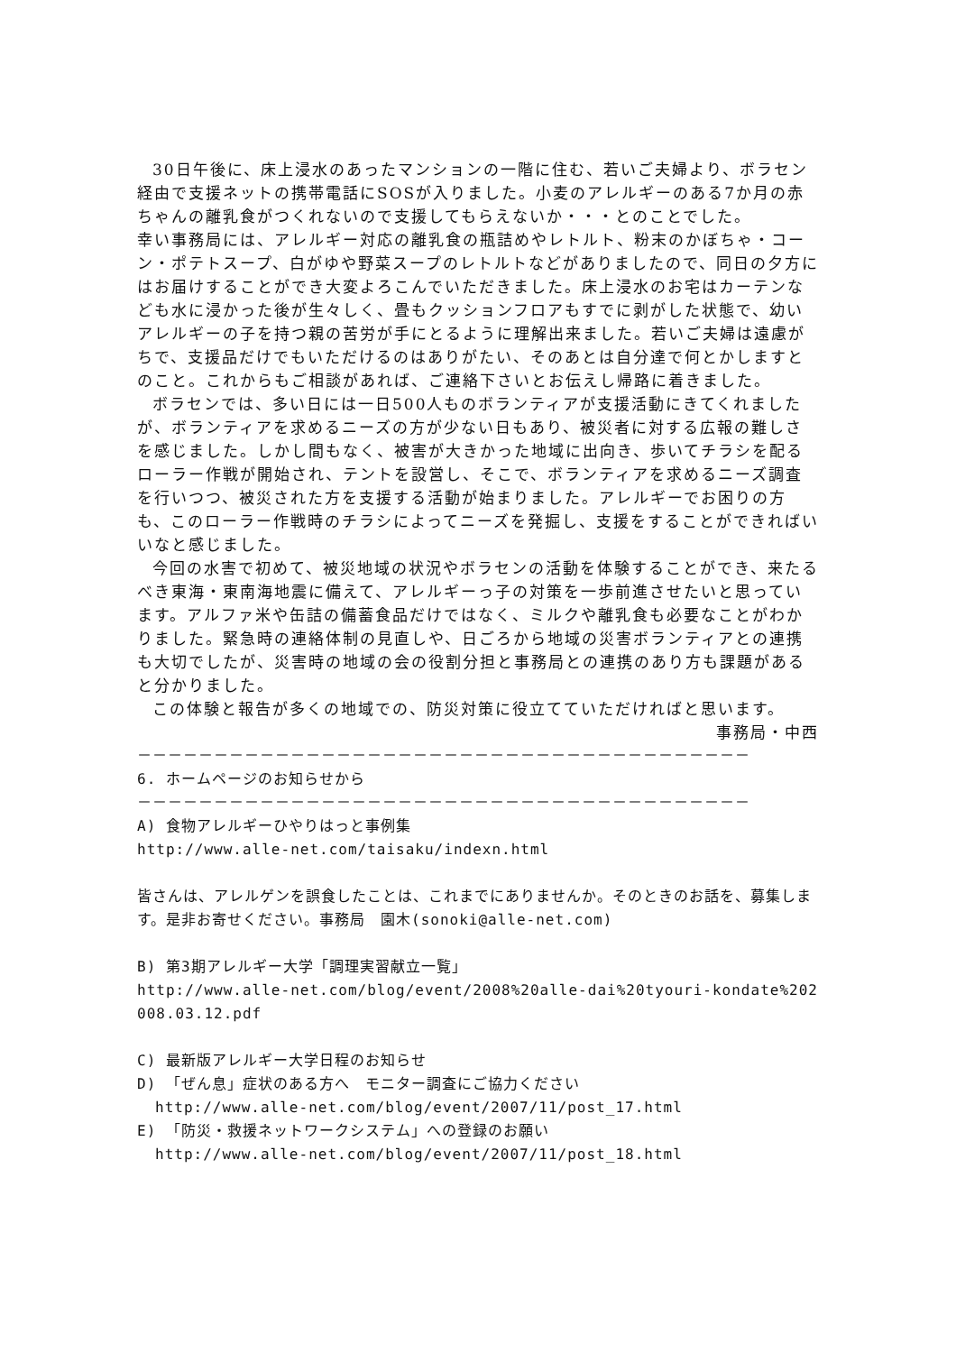30日午後に、床上浸水のあったマンションの一階に住む、若いご夫婦より、ボラセン経由で支援ネットの携帯電話にSOSが入りました。小麦のアレルギーのある7か月の赤ちゃんの離乳食がつくれないので支援してもらえないか・・・とのことでした。
幸い事務局には、アレルギー対応の離乳食の瓶詰めやレトルト、粉末のかぼちゃ・コーン・ポテトスープ、白がゆや野菜スープのレトルトなどがありましたので、同日の夕方にはお届けすることができ大変よろこんでいただきました。床上浸水のお宅はカーテンなども水に浸かった後が生々しく、畳もクッションフロアもすでに剥がした状態で、幼いアレルギーの子を持つ親の苦労が手にとるように理解出来ました。若いご夫婦は遠慮がちで、支援品だけでもいただけるのはありがたい、そのあとは自分達で何とかしますとのこと。これからもご相談があれば、ご連絡下さいとお伝えし帰路に着きました。
ボラセンでは、多い日には一日500人ものボランティアが支援活動にきてくれましたが、ボランティアを求めるニーズの方が少ない日もあり、被災者に対する広報の難しさを感じました。しかし間もなく、被害が大きかった地域に出向き、歩いてチラシを配るローラー作戦が開始され、テントを設営し、そこで、ボランティアを求めるニーズ調査を行いつつ、被災された方を支援する活動が始まりました。アレルギーでお困りの方も、このローラー作戦時のチラシによってニーズを発掘し、支援をすることができればいいなと感じました。
今回の水害で初めて、被災地域の状況やボラセンの活動を体験することができ、来たるべき東海・東南海地震に備えて、アレルギーっ子の対策を一歩前進させたいと思っています。アルファ米や缶詰の備蓄食品だけではなく、ミルクや離乳食も必要なことがわかりました。緊急時の連絡体制の見直しや、日ごろから地域の災害ボランティアとの連携も大切でしたが、災害時の地域の会の役割分担と事務局との連携のあり方も課題があると分かりました。
この体験と報告が多くの地域での、防災対策に役立てていただければと思います。
事務局・中西
－－－－－－－－－－－－－－－－－－－－－－－－－－－－－－－－－－－－－－－－
6. ホームページのお知らせから
－－－－－－－－－－－－－－－－－－－－－－－－－－－－－－－－－－－－－－－－
A) 食物アレルギーひやりはっと事例集
http://www.alle-net.com/taisaku/indexn.html
皆さんは、アレルゲンを誤食したことは、これまでにありませんか。そのときのお話を、募集します。是非お寄せください。事務局　園木(sonoki@alle-net.com)
B) 第3期アレルギー大学「調理実習献立一覧」
http://www.alle-net.com/blog/event/2008%20alle-dai%20tyouri-kondate%202008.03.12.pdf
C) 最新版アレルギー大学日程のお知らせ
D) 「ぜん息」症状のある方へ　モニター調査にご協力ください
http://www.alle-net.com/blog/event/2007/11/post_17.html
E) 「防災・救援ネットワークシステム」への登録のお願い
http://www.alle-net.com/blog/event/2007/11/post_18.html